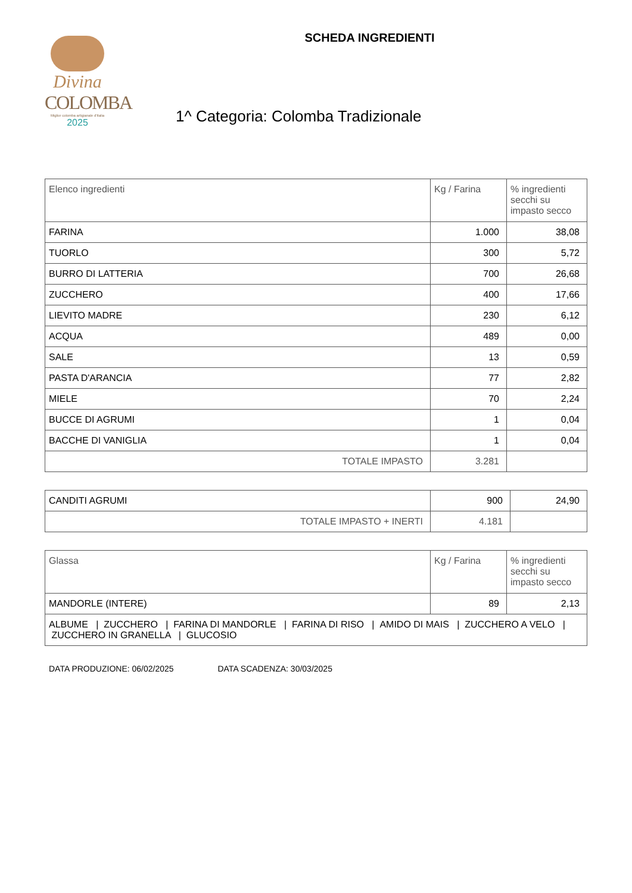Divina
COLOMBA
Miglior colomba artigianale d'Italia
2025
SCHEDA INGREDIENTI
1^ Categoria: Colomba Tradizionale
| Elenco ingredienti | Kg / Farina | % ingredienti secchi su impasto secco |
| --- | --- | --- |
| FARINA | 1.000 | 38,08 |
| TUORLO | 300 | 5,72 |
| BURRO DI LATTERIA | 700 | 26,68 |
| ZUCCHERO | 400 | 17,66 |
| LIEVITO MADRE | 230 | 6,12 |
| ACQUA | 489 | 0,00 |
| SALE | 13 | 0,59 |
| PASTA D'ARANCIA | 77 | 2,82 |
| MIELE | 70 | 2,24 |
| BUCCE DI AGRUMI | 1 | 0,04 |
| BACCHE DI VANIGLIA | 1 | 0,04 |
| TOTALE IMPASTO | 3.281 | |
| CANDITI AGRUMI | 900 | 24,90 |
| TOTALE IMPASTO + INERTI | 4.181 | |
| Glassa | Kg / Farina | % ingredienti secchi su impasto secco |
| --- | --- | --- |
| MANDORLE (INTERE) | 89 | 2,13 |
| ALBUME / ZUCCHERO / FARINA DI MANDORLE / FARINA DI RISO / AMIDO DI MAIS / ZUCCHERO A VELO / ZUCCHERO IN GRANELLA / GLUCOSIO | | |
DATA PRODUZIONE: 06/02/2025 DATA SCADENZA: 30/03/2025